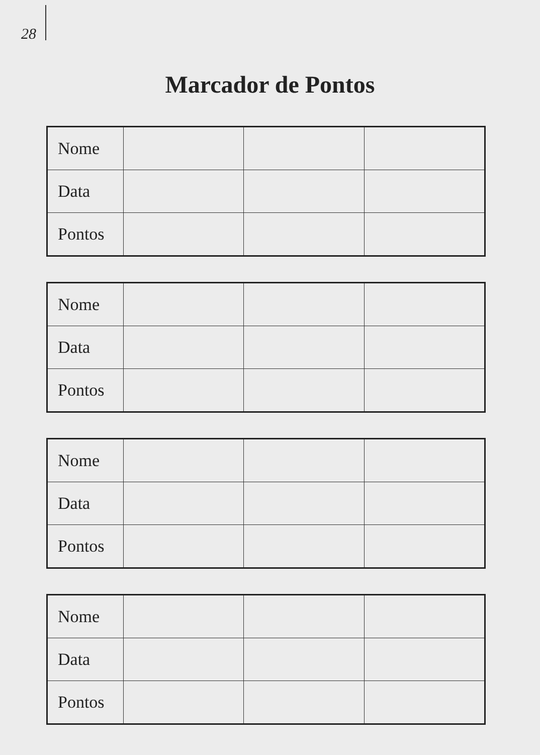28
Marcador de Pontos
| Nome | | | |
| Data | | | |
| Pontos | | | |
| Nome | | | |
| Data | | | |
| Pontos | | | |
| Nome | | | |
| Data | | | |
| Pontos | | | |
| Nome | | | |
| Data | | | |
| Pontos | | | |